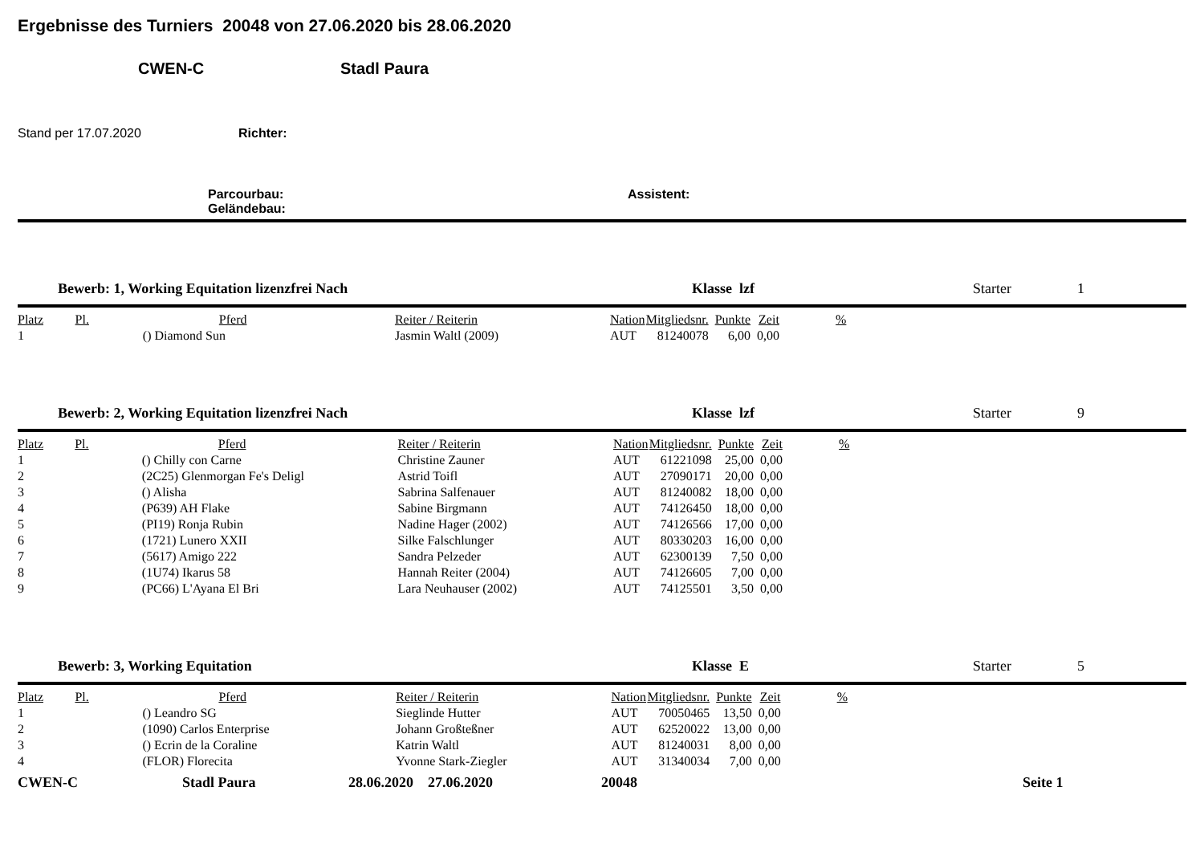Ergebnisse des Turniers 20048 von 27.06.2020 bis 28.06.2020
CWEN-C Stadl Paura
Stand per 17.07.2020 Richter:
Parcourbau: Assistent:
Geländebau:
Bewerb: 1, Working Equitation lizenzfrei Nach Klasse lzf Starter 1
| Platz | Pl. | Pferd | Reiter / Reiterin | Nation | Mitgliedsnr. | Punkte | Zeit | % | |
| --- | --- | --- | --- | --- | --- | --- | --- | --- | --- |
| 1 | | () Diamond Sun | Jasmin Waltl (2009) | AUT | 81240078 | 6,00 | 0,00 | | |
Bewerb: 2, Working Equitation lizenzfrei Nach Klasse lzf Starter 9
| Platz | Pl. | Pferd | Reiter / Reiterin | Nation | Mitgliedsnr. | Punkte | Zeit | % | |
| --- | --- | --- | --- | --- | --- | --- | --- | --- | --- |
| 1 | | () Chilly con Carne | Christine Zauner | AUT | 61221098 | 25,00 | 0,00 | | |
| 2 | | (2C25) Glenmorgan Fe's Deligl | Astrid Toifl | AUT | 27090171 | 20,00 | 0,00 | | |
| 3 | | () Alisha | Sabrina Salfenauer | AUT | 81240082 | 18,00 | 0,00 | | |
| 4 | | (P639) AH Flake | Sabine Birgmann | AUT | 74126450 | 18,00 | 0,00 | | |
| 5 | | (PI19) Ronja Rubin | Nadine Hager (2002) | AUT | 74126566 | 17,00 | 0,00 | | |
| 6 | | (1721) Lunero XXII | Silke Falschlunger | AUT | 80330203 | 16,00 | 0,00 | | |
| 7 | | (5617) Amigo 222 | Sandra Pelzeder | AUT | 62300139 | 7,50 | 0,00 | | |
| 8 | | (1U74) Ikarus 58 | Hannah Reiter (2004) | AUT | 74126605 | 7,00 | 0,00 | | |
| 9 | | (PC66) L'Ayana El Bri | Lara Neuhauser (2002) | AUT | 74125501 | 3,50 | 0,00 | | |
Bewerb: 3, Working Equitation Klasse E Starter 5
| Platz | Pl. | Pferd | Reiter / Reiterin | Nation | Mitgliedsnr. | Punkte | Zeit | % | |
| --- | --- | --- | --- | --- | --- | --- | --- | --- | --- |
| 1 | | () Leandro SG | Sieglinde Hutter | AUT | 70050465 | 13,50 | 0,00 | | |
| 2 | | (1090) Carlos Enterprise | Johann Großteßner | AUT | 62520022 | 13,00 | 0,00 | | |
| 3 | | () Ecrin de la Coraline | Katrin Waltl | AUT | 81240031 | 8,00 | 0,00 | | |
| 4 | | (FLOR) Florecita | Yvonne Stark-Ziegler | AUT | 31340034 | 7,00 | 0,00 | | |
CWEN-C Stadl Paura 28.06.2020 27.06.2020 20048 Seite 1